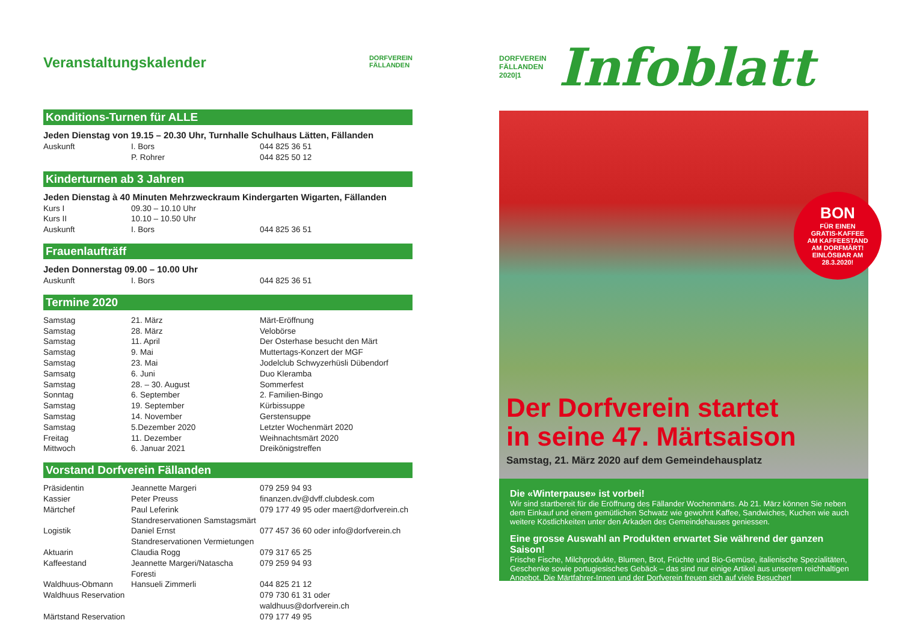Veranstaltungskalender
DORFVEREIN
FÄLLANDEN
Konditions-Turnen für ALLE
Jeden Dienstag von 19.15 – 20.30 Uhr, Turnhalle Schulhaus Lätten, Fällanden
| Auskunft | I. Bors | 044 825 36 51 |
| | P. Rohrer | 044 825 50 12 |
Kinderturnen ab 3 Jahren
Jeden Dienstag à 40 Minuten Mehrzweckraum Kindergarten Wigarten, Fällanden
| Kurs I | 09.30 – 10.10 Uhr | |
| Kurs II | 10.10 – 10.50 Uhr | |
| Auskunft | I. Bors | 044 825 36 51 |
Frauenlaufträff
Jeden Donnerstag 09.00 – 10.00 Uhr
| Auskunft | I. Bors | 044 825 36 51 |
Termine 2020
| Samstag | 21. März | Märt-Eröffnung |
| Samstag | 28. März | Velobörse |
| Samstag | 11. April | Der Osterhase besucht den Märt |
| Samstag | 9. Mai | Muttertags-Konzert der MGF |
| Samstag | 23. Mai | Jodelclub Schwyzerhüsli Dübendorf |
| Samsatg | 6. Juni | Duo Kleramba |
| Samstag | 28. – 30. August | Sommerfest |
| Sonntag | 6. September | 2. Familien-Bingo |
| Samstag | 19. September | Kürbissuppe |
| Samstag | 14. November | Gerstensuppe |
| Samstag | 5.Dezember 2020 | Letzter Wochenmärt 2020 |
| Freitag | 11. Dezember | Weihnachtsmärt 2020 |
| Mittwoch | 6. Januar 2021 | Dreikönigstreffen |
Vorstand Dorfverein Fällanden
| Präsidentin | Jeannette Margeri | 079 259 94 93 |
| Kassier | Peter Preuss | finanzen.dv@dvff.clubdesk.com |
| Märtchef | Paul Leferink Standreservationen Samstagsmärt | 079 177 49 95 oder maert@dorfverein.ch |
| Logistik | Daniel Ernst Standreservationen Vermietungen | 077 457 36 60 oder info@dorfverein.ch |
| Aktuarin | Claudia Rogg | 079 317 65 25 |
| Kaffeestand | Jeannette Margeri/Natascha Foresti | 079 259 94 93 |
| Waldhuus-Obmann | Hansueli Zimmerli | 044 825 21 12 |
| Waldhuus Reservation | | 079 730 61 31 oder waldhuus@dorfverein.ch |
| Märtstand Reservation | | 079 177 49 95 |
DORFVEREIN
FÄLLANDEN
2020|1
Infoblatt
BON
FÜR EINEN
GRATIS-KAFFEE
AM KAFFEESTAND
AM DORFMÄRT!
EINLÖSBAR AM
28.3.2020!
Der Dorfverein startet
in seine 47. Märtsaison
Samstag, 21. März 2020 auf dem Gemeindehausplatz
Die «Winterpause» ist vorbei!
Wir sind startbereit für die Eröffnung des Fällander Wochenmärts. Ab 21. März können Sie neben dem Einkauf und einem gemütlichen Schwatz wie gewohnt Kaffee, Sandwiches, Kuchen wie auch weitere Köstlichkeiten unter den Arkaden des Gemeindehauses geniessen.
Eine grosse Auswahl an Produkten erwartet Sie während der ganzen Saison!
Frische Fische, Milchprodukte, Blumen, Brot, Früchte und Bio-Gemüse, italienische Spezialitäten, Geschenke sowie portugiesisches Gebäck – das sind nur einige Artikel aus unserem reichhaltigen Angebot. Die Märtfahrer-Innen und der Dorfverein freuen sich auf viele Besucher!